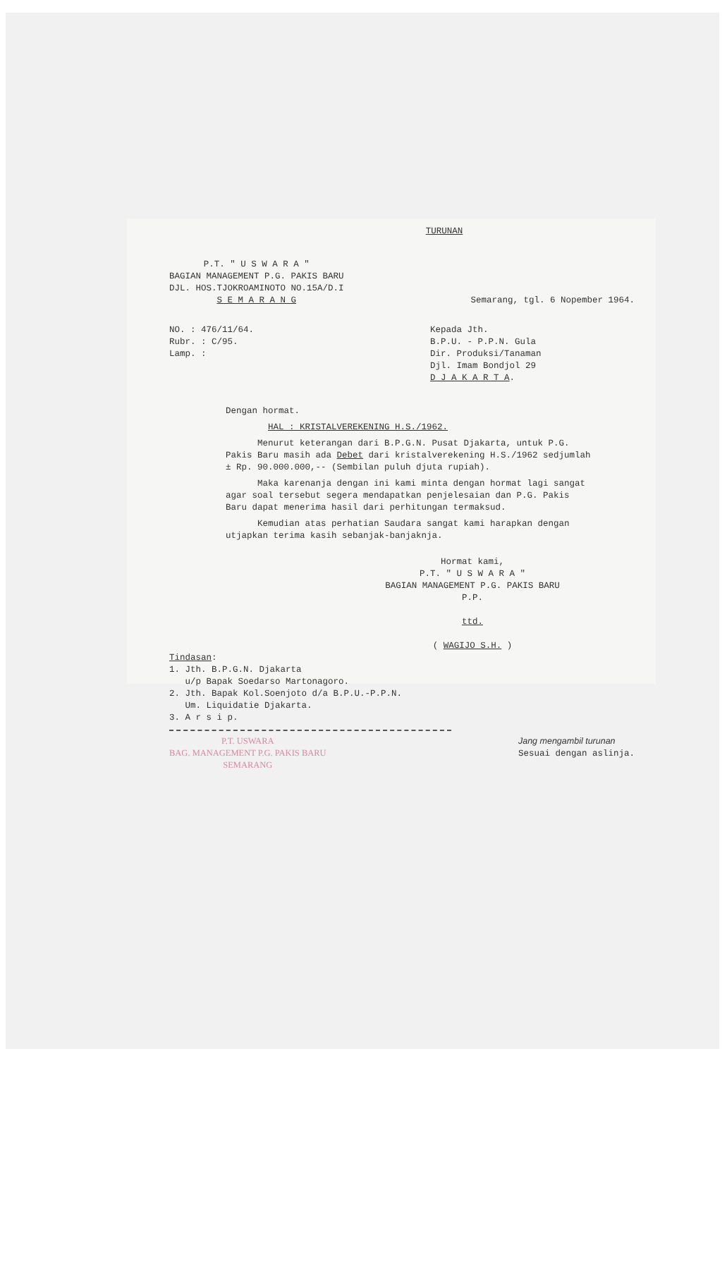TURUNAN
P.T. " U S W A R A "
BAGIAN MANAGEMENT P.G. PAKIS BARU
DJL. HOS.TJOKROAMINOTO NO.15A/D.I
S E M A R A N G
Semarang, tgl. 6 Nopember 1964.
NO. : 476/11/64.
Rubr. : C/95.
Lamp. :
Kepada Jth.
B.P.U. - P.P.N. Gula
Dir. Produksi/Tanaman
Djl. Imam Bondjol 29
D J A K A R T A.
Dengan hormat.
HAL : KRISTALVEREKENING H.S./1962.
Menurut keterangan dari B.P.G.N. Pusat Djakarta, untuk P.G. Pakis Baru masih ada Debet dari kristalverekening H.S./1962 sedjumlah ± Rp. 90.000.000,-- (Sembilan puluh djuta rupiah).
Maka karenanja dengan ini kami minta dengan hormat lagi sangat agar soal tersebut segera mendapatkan penjelesaian dan P.G. Pakis Baru dapat menerima hasil dari perhitungan termaksud.
Kemudian atas perhatian Saudara sangat kami harapkan dengan utjapkan terima kasih sebanjak-banjaknja.
Hormat kami,
P.T. " U S W A R A "
BAGIAN MANAGEMENT P.G. PAKIS BARU
P.P.
ttd.
( WAGIJO S.H. )
Tindasan:
1. Jth. B.P.G.N. Djakarta
u/p Bapak Soedarso Martonagoro.
2. Jth. Bapak Kol.Soenjoto d/a B.P.U.-P.P.N.
Um. Liquidatie Djakarta.
3. A r s i p.
P.T. USWARA
BAG. MANAGEMENT P.G. PAKIS BARU
SEMARANG
Jang mengambil turunan
Sesuai dengan aslinja.